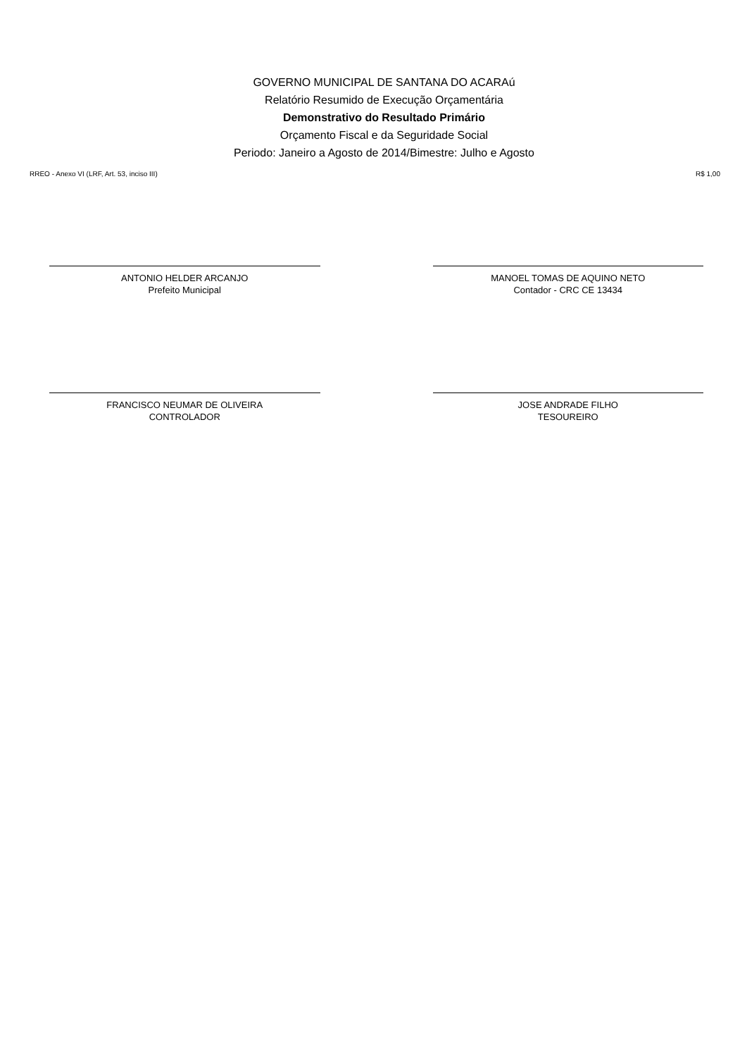GOVERNO MUNICIPAL DE SANTANA DO ACARAú
Relatório Resumido de Execução Orçamentária
Demonstrativo do Resultado Primário
Orçamento Fiscal e da Seguridade Social
Periodo: Janeiro a Agosto de 2014/Bimestre: Julho e Agosto
RREO - Anexo VI (LRF, Art. 53, inciso III) R$ 1,00
ANTONIO HELDER ARCANJO
Prefeito Municipal
MANOEL TOMAS DE AQUINO NETO
Contador - CRC CE 13434
FRANCISCO NEUMAR DE OLIVEIRA
CONTROLADOR
JOSE ANDRADE FILHO
TESOUREIRO